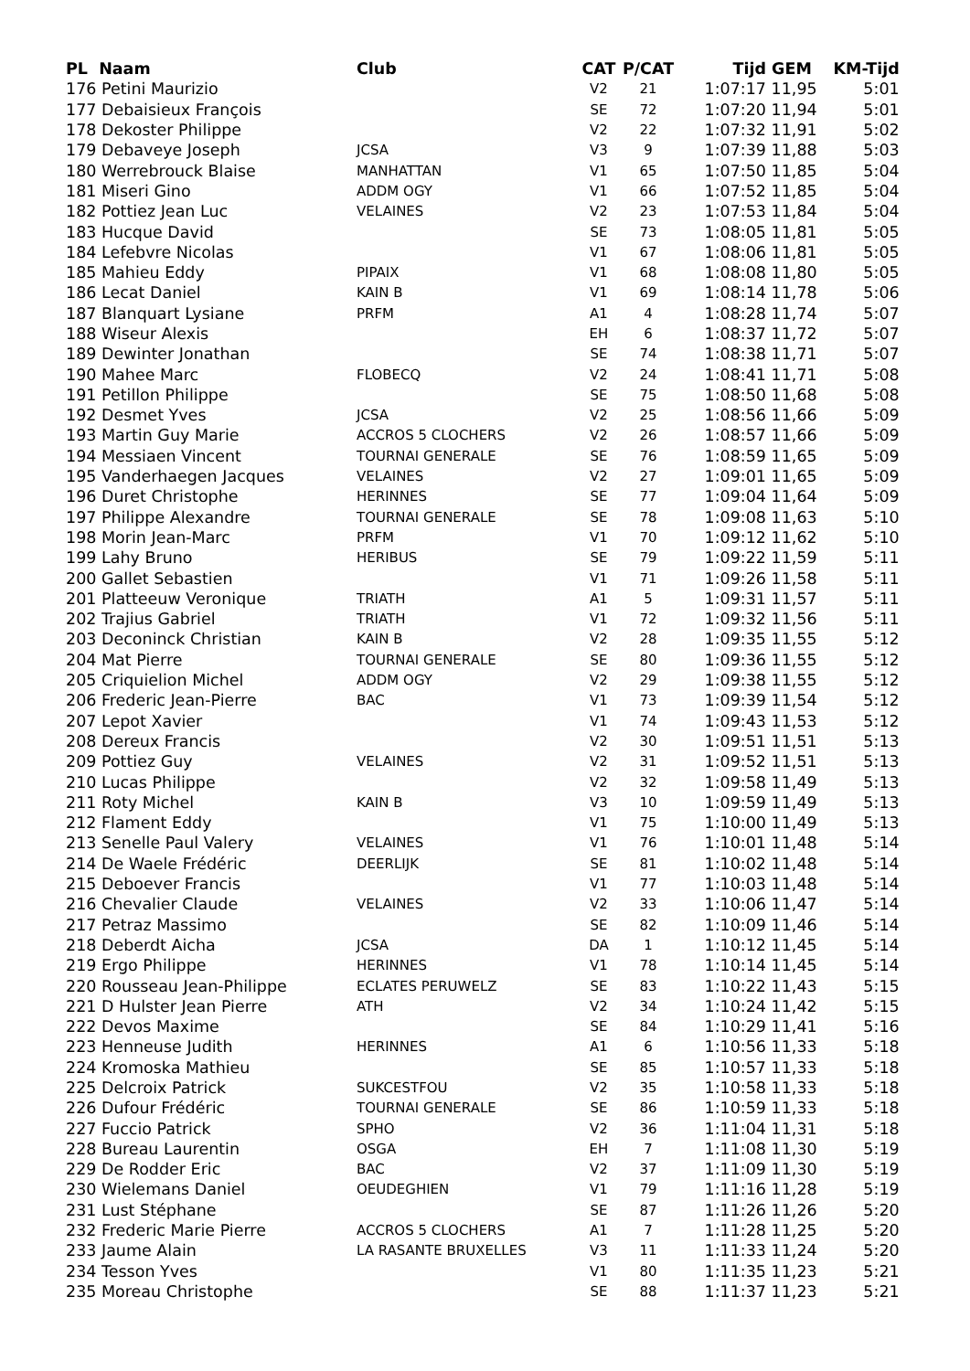| PL Naam | Club | CAT | P/CAT | Tijd | GEM | KM-Tijd |
| --- | --- | --- | --- | --- | --- | --- |
| 176 Petini Maurizio | | V2 | 21 | 1:07:17 | 11,95 | 5:01 |
| 177 Debaisieux François | | SE | 72 | 1:07:20 | 11,94 | 5:01 |
| 178 Dekoster Philippe | | V2 | 22 | 1:07:32 | 11,91 | 5:02 |
| 179 Debaveye Joseph | JCSA | V3 | 9 | 1:07:39 | 11,88 | 5:03 |
| 180 Werrebrouck Blaise | MANHATTAN | V1 | 65 | 1:07:50 | 11,85 | 5:04 |
| 181 Miseri Gino | ADDM OGY | V1 | 66 | 1:07:52 | 11,85 | 5:04 |
| 182 Pottiez Jean Luc | VELAINES | V2 | 23 | 1:07:53 | 11,84 | 5:04 |
| 183 Hucque David | | SE | 73 | 1:08:05 | 11,81 | 5:05 |
| 184 Lefebvre Nicolas | | V1 | 67 | 1:08:06 | 11,81 | 5:05 |
| 185 Mahieu Eddy | PIPAIX | V1 | 68 | 1:08:08 | 11,80 | 5:05 |
| 186 Lecat Daniel | KAIN B | V1 | 69 | 1:08:14 | 11,78 | 5:06 |
| 187 Blanquart Lysiane | PRFM | A1 | 4 | 1:08:28 | 11,74 | 5:07 |
| 188 Wiseur Alexis | | EH | 6 | 1:08:37 | 11,72 | 5:07 |
| 189 Dewinter Jonathan | | SE | 74 | 1:08:38 | 11,71 | 5:07 |
| 190 Mahee Marc | FLOBECQ | V2 | 24 | 1:08:41 | 11,71 | 5:08 |
| 191 Petillon Philippe | | SE | 75 | 1:08:50 | 11,68 | 5:08 |
| 192 Desmet Yves | JCSA | V2 | 25 | 1:08:56 | 11,66 | 5:09 |
| 193 Martin Guy Marie | ACCROS 5 CLOCHERS | V2 | 26 | 1:08:57 | 11,66 | 5:09 |
| 194 Messiaen Vincent | TOURNAI GENERALE | SE | 76 | 1:08:59 | 11,65 | 5:09 |
| 195 Vanderhaegen Jacques | VELAINES | V2 | 27 | 1:09:01 | 11,65 | 5:09 |
| 196 Duret Christophe | HERINNES | SE | 77 | 1:09:04 | 11,64 | 5:09 |
| 197 Philippe Alexandre | TOURNAI GENERALE | SE | 78 | 1:09:08 | 11,63 | 5:10 |
| 198 Morin Jean-Marc | PRFM | V1 | 70 | 1:09:12 | 11,62 | 5:10 |
| 199 Lahy Bruno | HERIBUS | SE | 79 | 1:09:22 | 11,59 | 5:11 |
| 200 Gallet Sebastien | | V1 | 71 | 1:09:26 | 11,58 | 5:11 |
| 201 Platteeuw Veronique | TRIATH | A1 | 5 | 1:09:31 | 11,57 | 5:11 |
| 202 Trajius Gabriel | TRIATH | V1 | 72 | 1:09:32 | 11,56 | 5:11 |
| 203 Deconinck Christian | KAIN B | V2 | 28 | 1:09:35 | 11,55 | 5:12 |
| 204 Mat Pierre | TOURNAI GENERALE | SE | 80 | 1:09:36 | 11,55 | 5:12 |
| 205 Criquielion Michel | ADDM OGY | V2 | 29 | 1:09:38 | 11,55 | 5:12 |
| 206 Frederic Jean-Pierre | BAC | V1 | 73 | 1:09:39 | 11,54 | 5:12 |
| 207 Lepot Xavier | | V1 | 74 | 1:09:43 | 11,53 | 5:12 |
| 208 Dereux Francis | | V2 | 30 | 1:09:51 | 11,51 | 5:13 |
| 209 Pottiez Guy | VELAINES | V2 | 31 | 1:09:52 | 11,51 | 5:13 |
| 210 Lucas Philippe | | V2 | 32 | 1:09:58 | 11,49 | 5:13 |
| 211 Roty Michel | KAIN B | V3 | 10 | 1:09:59 | 11,49 | 5:13 |
| 212 Flament Eddy | | V1 | 75 | 1:10:00 | 11,49 | 5:13 |
| 213 Senelle Paul Valery | VELAINES | V1 | 76 | 1:10:01 | 11,48 | 5:14 |
| 214 De Waele Frédéric | DEERLIJK | SE | 81 | 1:10:02 | 11,48 | 5:14 |
| 215 Deboever Francis | | V1 | 77 | 1:10:03 | 11,48 | 5:14 |
| 216 Chevalier Claude | VELAINES | V2 | 33 | 1:10:06 | 11,47 | 5:14 |
| 217 Petraz Massimo | | SE | 82 | 1:10:09 | 11,46 | 5:14 |
| 218 Deberdt Aicha | JCSA | DA | 1 | 1:10:12 | 11,45 | 5:14 |
| 219 Ergo Philippe | HERINNES | V1 | 78 | 1:10:14 | 11,45 | 5:14 |
| 220 Rousseau Jean-Philippe | ECLATES PERUWELZ | SE | 83 | 1:10:22 | 11,43 | 5:15 |
| 221 D Hulster Jean Pierre | ATH | V2 | 34 | 1:10:24 | 11,42 | 5:15 |
| 222 Devos Maxime | | SE | 84 | 1:10:29 | 11,41 | 5:16 |
| 223 Henneuse Judith | HERINNES | A1 | 6 | 1:10:56 | 11,33 | 5:18 |
| 224 Kromoska Mathieu | | SE | 85 | 1:10:57 | 11,33 | 5:18 |
| 225 Delcroix Patrick | SUKCESTFOU | V2 | 35 | 1:10:58 | 11,33 | 5:18 |
| 226 Dufour Frédéric | TOURNAI GENERALE | SE | 86 | 1:10:59 | 11,33 | 5:18 |
| 227 Fuccio Patrick | SPHO | V2 | 36 | 1:11:04 | 11,31 | 5:18 |
| 228 Bureau Laurentin | OSGA | EH | 7 | 1:11:08 | 11,30 | 5:19 |
| 229 De Rodder Eric | BAC | V2 | 37 | 1:11:09 | 11,30 | 5:19 |
| 230 Wielemans Daniel | OEUDEGHIEN | V1 | 79 | 1:11:16 | 11,28 | 5:19 |
| 231 Lust Stéphane | | SE | 87 | 1:11:26 | 11,26 | 5:20 |
| 232 Frederic Marie Pierre | ACCROS 5 CLOCHERS | A1 | 7 | 1:11:28 | 11,25 | 5:20 |
| 233 Jaume Alain | LA RASANTE BRUXELLES | V3 | 11 | 1:11:33 | 11,24 | 5:20 |
| 234 Tesson Yves | | V1 | 80 | 1:11:35 | 11,23 | 5:21 |
| 235 Moreau Christophe | | SE | 88 | 1:11:37 | 11,23 | 5:21 |